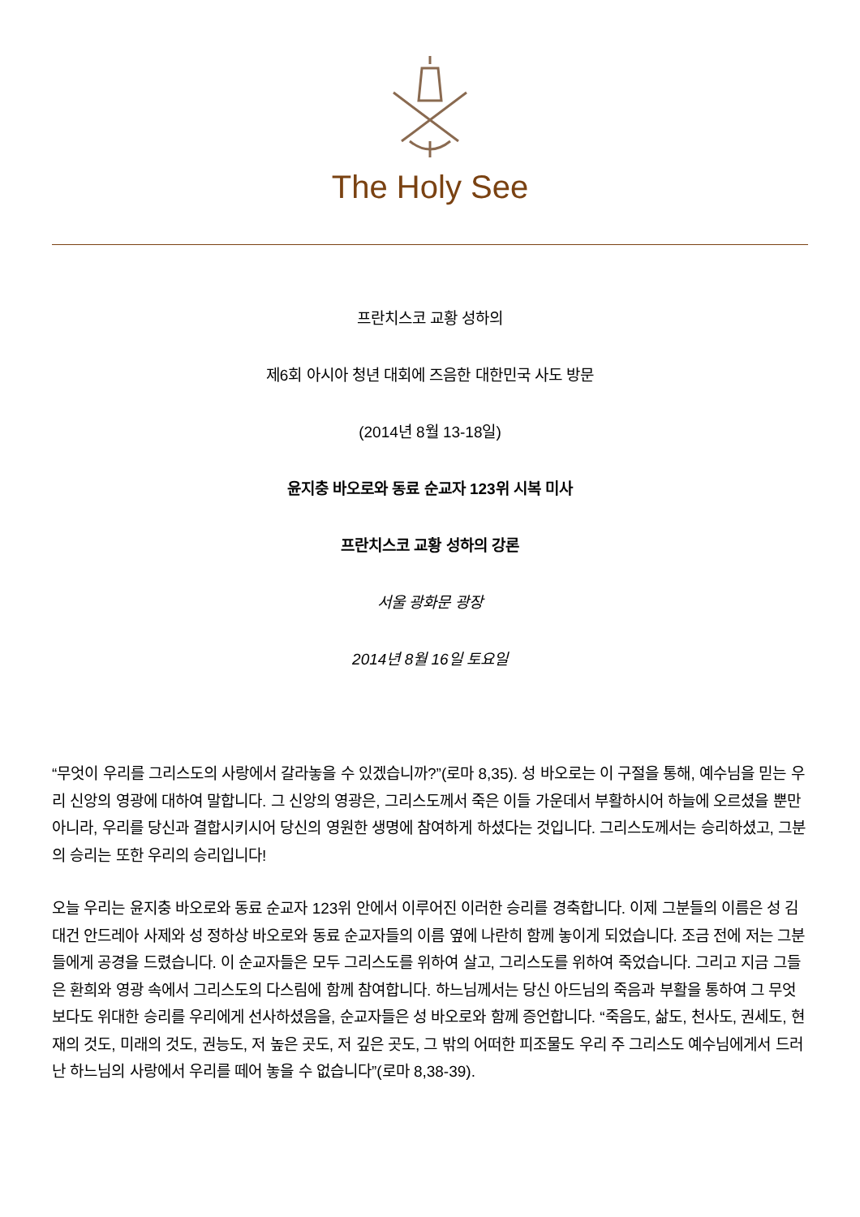The Holy See
프란치스코 교황 성하의
제6회 아시아 청년 대회에 즈음한 대한민국 사도 방문
(2014년 8월 13-18일)
윤지충 바오로와 동료 순교자 123위 시복 미사
프란치스코 교황 성하의 강론
서울 광화문 광장
2014년 8월 16일 토요일
“무엇이 우리를 그리스도의 사랑에서 갈라놓을 수 있겠습니까?”(로마 8,35). 성 바오로는 이 구절을 통해, 예수님을 믿는 우리 신앙의 영광에 대하여 말합니다. 그 신앙의 영광은, 그리스도께서 죽은 이들 가운데서 부활하시어 하늘에 오르셨을 뿐만 아니라, 우리를 당신과 결합시키시어 당신의 영원한 생명에 참여하게 하셨다는 것입니다. 그리스도께서는 승리하셨고, 그분의 승리는 또한 우리의 승리입니다!
오늘 우리는 윤지충 바오로와 동료 순교자 123위 안에서 이루어진 이러한 승리를 경축합니다. 이제 그분들의 이름은 성 김대건 안드레아 사제와 성 정하상 바오로와 동료 순교자들의 이름 옆에 나란히 함께 놓이게 되었습니다. 조금 전에 저는 그분들에게 공경을 드렸습니다. 이 순교자들은 모두 그리스도를 위하여 살고, 그리스도를 위하여 죽었습니다. 그리고 지금 그들은 환희와 영광 속에서 그리스도의 다스림에 함께 참여합니다. 하느님께서는 당신 아드님의 죽음과 부활을 통하여 그 무엇보다도 위대한 승리를 우리에게 선사하셨음을, 순교자들은 성 바오로와 함께 증언합니다. “죽음도, 삶도, 천사도, 권세도, 현재의 것도, 미래의 것도, 권능도, 저 높은 곳도, 저 깊은 곳도, 그 밖의 어떠한 피조물도 우리 주 그리스도 예수님에게서 드러난 하느님의 사랑에서 우리를 떼어 놓을 수 없습니다”(로마 8,38-39).